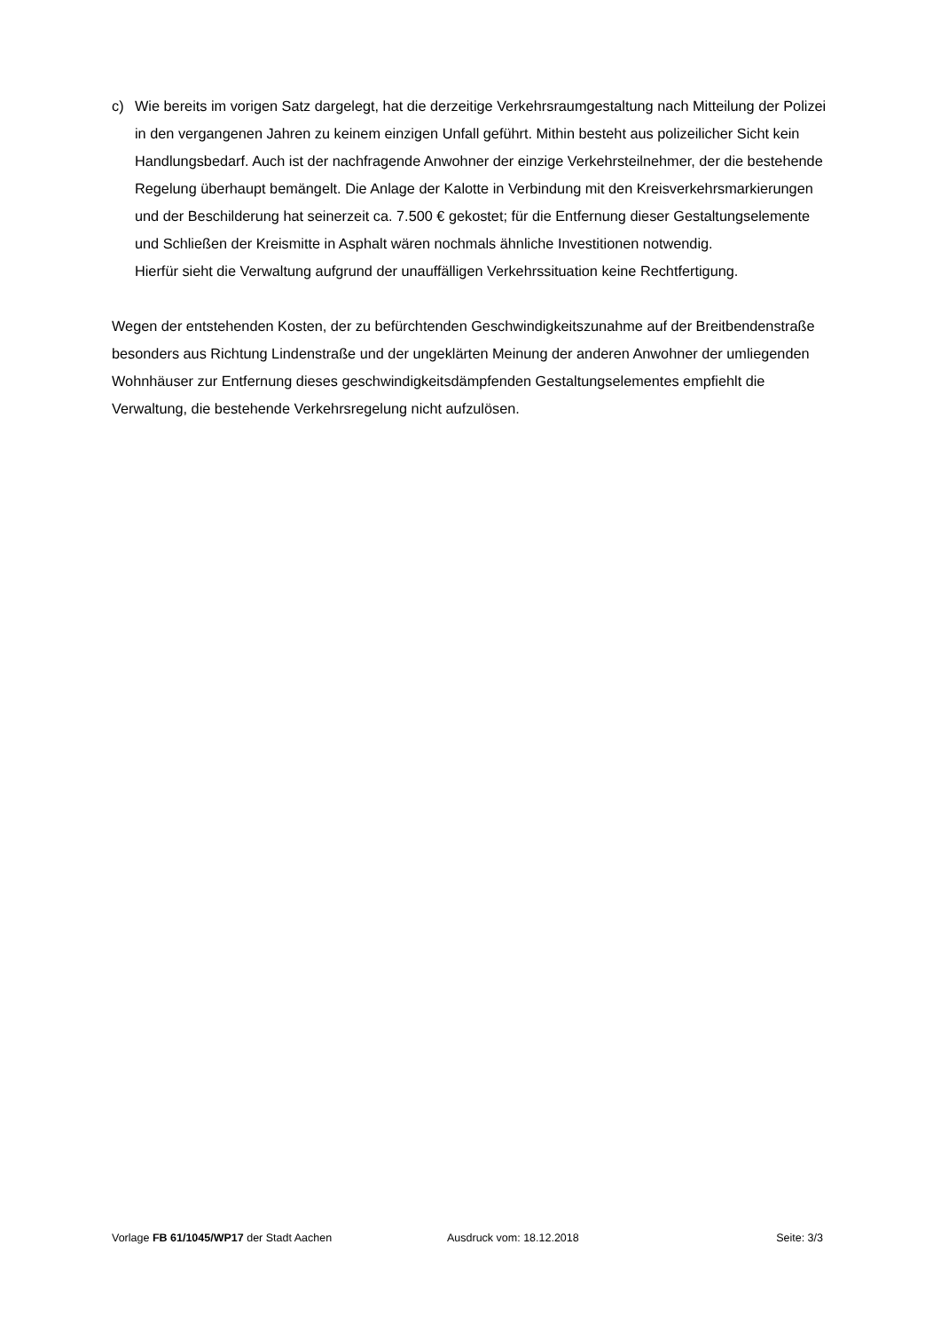c) Wie bereits im vorigen Satz dargelegt, hat die derzeitige Verkehrsraumgestaltung nach Mitteilung der Polizei in den vergangenen Jahren zu keinem einzigen Unfall geführt. Mithin besteht aus polizeilicher Sicht kein Handlungsbedarf. Auch ist der nachfragende Anwohner der einzige Verkehrsteilnehmer, der die bestehende Regelung überhaupt bemängelt. Die Anlage der Kalotte in Verbindung mit den Kreisverkehrsmarkierungen und der Beschilderung hat seinerzeit ca. 7.500 € gekostet; für die Entfernung dieser Gestaltungselemente und Schließen der Kreismitte in Asphalt wären nochmals ähnliche Investitionen notwendig.
Hierfür sieht die Verwaltung aufgrund der unauffälligen Verkehrssituation keine Rechtfertigung.
Wegen der entstehenden Kosten, der zu befürchtenden Geschwindigkeitszunahme auf der Breitbendenstraße besonders aus Richtung Lindenstraße und der ungeklärten Meinung der anderen Anwohner der umliegenden Wohnhäuser zur Entfernung dieses geschwindigkeitsdämpfenden Gestaltungselementes empfiehlt die Verwaltung, die bestehende Verkehrsregelung nicht aufzulösen.
Vorlage FB 61/1045/WP17 der Stadt Aachen Ausdruck vom: 18.12.2018 Seite: 3/3